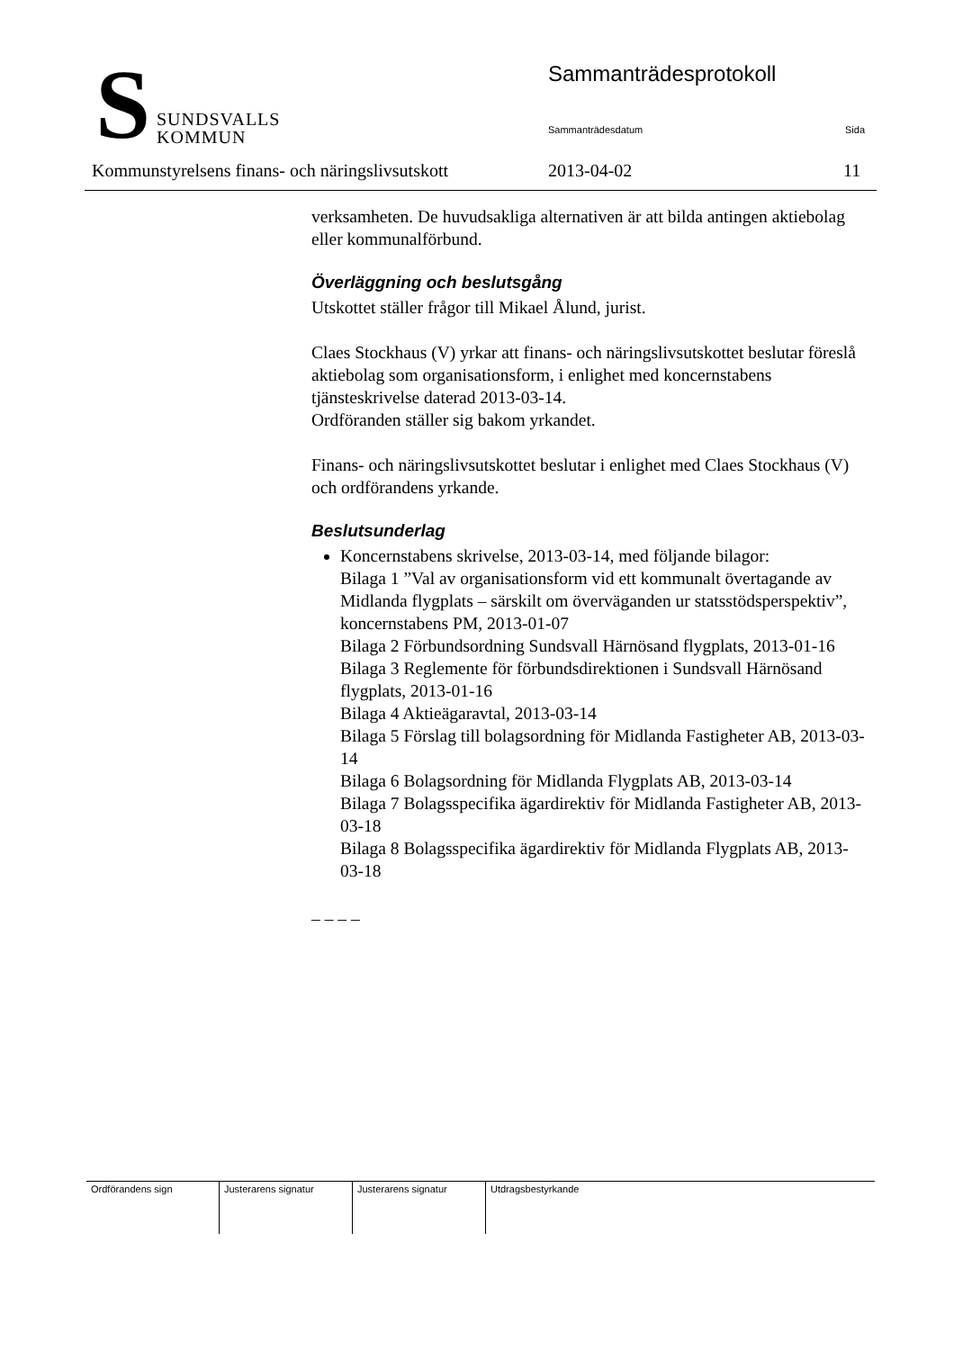S
SUNDSVALLS
KOMMUN
Sammanträdesprotokoll
Sammanträdesdatum Sida
Kommunstyrelsens finans- och näringslivsutskott 2013-04-02 11
verksamheten. De huvudsakliga alternativen är att bilda antingen aktiebolag eller kommunalförbund.
Överläggning och beslutsgång
Utskottet ställer frågor till Mikael Ålund, jurist.
Claes Stockhaus (V) yrkar att finans- och näringslivsutskottet beslutar föreslå aktiebolag som organisationsform, i enlighet med koncernstabens tjänsteskrivelse daterad 2013-03-14.
Ordföranden ställer sig bakom yrkandet.
Finans- och näringslivsutskottet beslutar i enlighet med Claes Stockhaus (V) och ordförandens yrkande.
Beslutsunderlag
Koncernstabens skrivelse, 2013-03-14, med följande bilagor:
Bilaga 1 ”Val av organisationsform vid ett kommunalt övertagande av Midlanda flygplats – särskilt om överväganden ur statsstödsperspektiv”, koncernstabens PM, 2013-01-07
Bilaga 2 Förbundsordning Sundsvall Härnösand flygplats, 2013-01-16
Bilaga 3 Reglemente för förbundsdirektionen i Sundsvall Härnösand flygplats, 2013-01-16
Bilaga 4 Aktieägaravtal, 2013-03-14
Bilaga 5 Förslag till bolagsordning för Midlanda Fastigheter AB, 2013-03-14
Bilaga 6 Bolagsordning för Midlanda Flygplats AB, 2013-03-14
Bilaga 7 Bolagsspecifika ägardirektiv för Midlanda Fastigheter AB, 2013-03-18
Bilaga 8 Bolagsspecifika ägardirektiv för Midlanda Flygplats AB, 2013-03-18
– – – –
| Ordförandens sign | Justerarens signatur | Justerarens signatur | Utdragsbestyrkande |